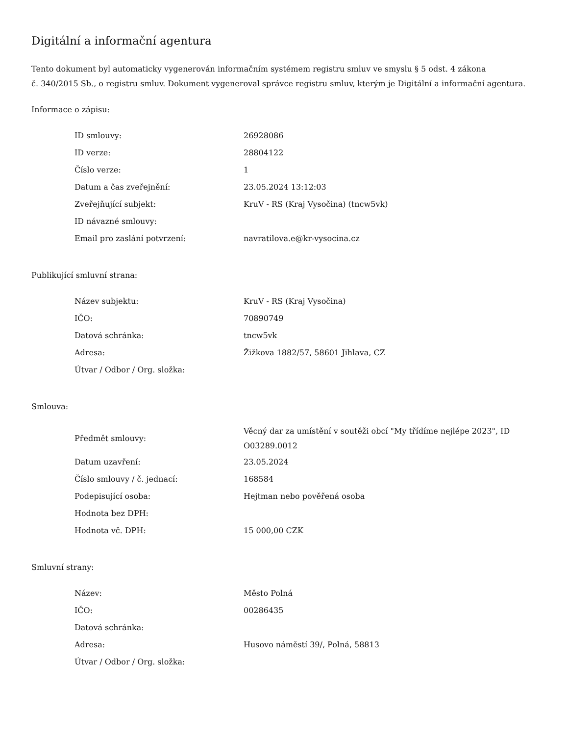Digitální a informační agentura
Tento dokument byl automaticky vygenerován informačním systémem registru smluv ve smyslu § 5 odst. 4 zákona
č. 340/2015 Sb., o registru smluv. Dokument vygeneroval správce registru smluv, kterým je Digitální a informační agentura.
Informace o zápisu:
| ID smlouvy: | 26928086 |
| ID verze: | 28804122 |
| Číslo verze: | 1 |
| Datum a čas zveřejnění: | 23.05.2024 13:12:03 |
| Zveřejňující subjekt: | KruV - RS (Kraj Vysočina) (tncw5vk) |
| ID návazné smlouvy: | |
| Email pro zaslání potvrzení: | navratilova.e@kr-vysocina.cz |
Publikující smluvní strana:
| Název subjektu: | KruV - RS (Kraj Vysočina) |
| IČO: | 70890749 |
| Datová schránka: | tncw5vk |
| Adresa: | Žižkova 1882/57, 58601 Jihlava, CZ |
| Útvar / Odbor / Org. složka: | |
Smlouva:
| Předmět smlouvy: | Věcný dar za umístění v soutěži obcí "My třídíme nejlépe 2023", ID O03289.0012 |
| Datum uzavření: | 23.05.2024 |
| Číslo smlouvy / č. jednací: | 168584 |
| Podepisující osoba: | Hejtman nebo pověřená osoba |
| Hodnota bez DPH: | |
| Hodnota vč. DPH: | 15 000,00 CZK |
Smluvní strany:
| Název: | Město Polná |
| IČO: | 00286435 |
| Datová schránka: | |
| Adresa: | Husovo náměstí 39/, Polná, 58813 |
| Útvar / Odbor / Org. složka: | |